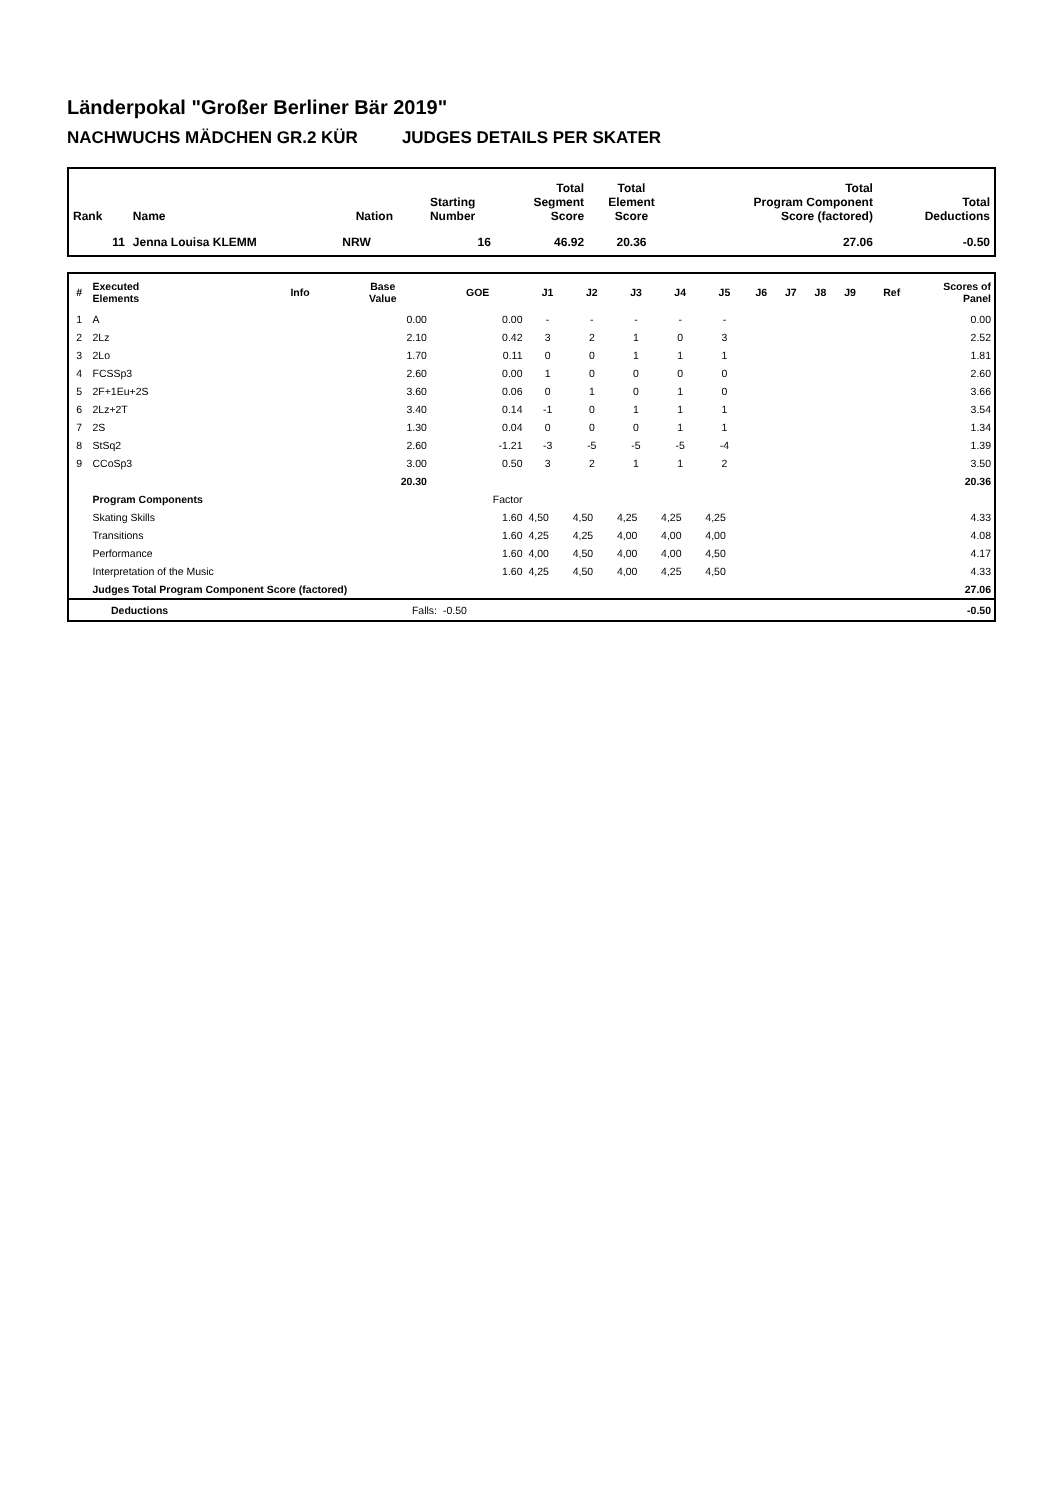Länderpokal "Großer Berliner Bär 2019"
NACHWUCHS MÄDCHEN GR.2 KÜR JUDGES DETAILS PER SKATER
| Rank | Name | Nation | Starting Number | Total Segment Score | Total Element Score | Total Program Component Score (factored) | Total Deductions |
| --- | --- | --- | --- | --- | --- | --- | --- |
| 11 | Jenna Louisa KLEMM | NRW | 16 | 46.92 | 20.36 | 27.06 | -0.50 |
| # | Executed Elements | Info | Base Value | GOE | J1 | J2 | J3 | J4 | J5 | J6 | J7 | J8 | J9 | Ref | Scores of Panel |
| --- | --- | --- | --- | --- | --- | --- | --- | --- | --- | --- | --- | --- | --- | --- | --- |
| 1 | A | | 0.00 | 0.00 | - | - | - | - | - | | | | | | 0.00 |
| 2 | 2Lz | | 2.10 | 0.42 | 3 | 2 | 1 | 0 | 3 | | | | | | 2.52 |
| 3 | 2Lo | | 1.70 | 0.11 | 0 | 0 | 1 | 1 | 1 | | | | | | 1.81 |
| 4 | FCSSp3 | | 2.60 | 0.00 | 1 | 0 | 0 | 0 | 0 | | | | | | 2.60 |
| 5 | 2F+1Eu+2S | | 3.60 | 0.06 | 0 | 1 | 0 | 1 | 0 | | | | | | 3.66 |
| 6 | 2Lz+2T | | 3.40 | 0.14 | -1 | 0 | 1 | 1 | 1 | | | | | | 3.54 |
| 7 | 2S | | 1.30 | 0.04 | 0 | 0 | 0 | 1 | 1 | | | | | | 1.34 |
| 8 | StSq2 | | 2.60 | -1.21 | -3 | -5 | -5 | -5 | -4 | | | | | | 1.39 |
| 9 | CCoSp3 | | 3.00 | 0.50 | 3 | 2 | 1 | 1 | 2 | | | | | | 3.50 |
| | | | 20.30 | | | | | | | | | | | | 20.36 |
| | Program Components | | | Factor | | | | | | | | | | | |
| | Skating Skills | | | 1.60 | 4,50 | 4,50 | 4,25 | 4,25 | 4,25 | | | | | | 4.33 |
| | Transitions | | | 1.60 | 4,25 | 4,25 | 4,00 | 4,00 | 4,00 | | | | | | 4.08 |
| | Performance | | | 1.60 | 4,00 | 4,50 | 4,00 | 4,00 | 4,50 | | | | | | 4.17 |
| | Interpretation of the Music | | | 1.60 | 4,25 | 4,50 | 4,00 | 4,25 | 4,50 | | | | | | 4.33 |
| | Judges Total Program Component Score (factored) | | | | | | | | | | | | | | 27.06 |
| | Deductions | Falls: | -0.50 | -0.50 |